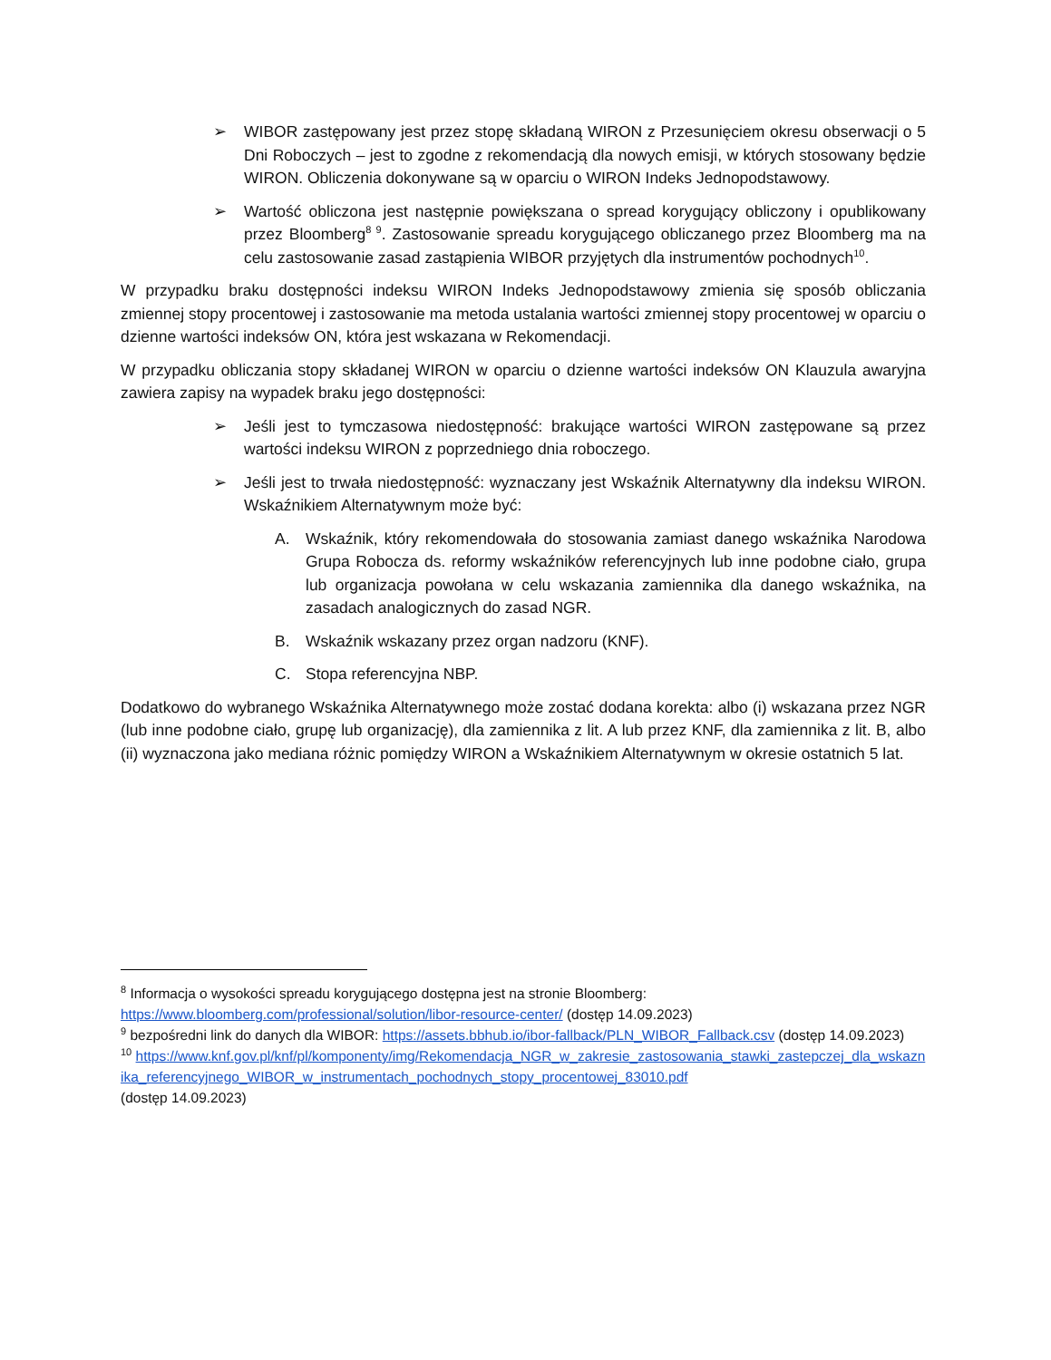➢ WIBOR zastępowany jest przez stopę składaną WIRON z Przesunięciem okresu obserwacji o 5 Dni Roboczych – jest to zgodne z rekomendacją dla nowych emisji, w których stosowany będzie WIRON. Obliczenia dokonywane są w oparciu o WIRON Indeks Jednopodstawowy.
➢ Wartość obliczona jest następnie powiększana o spread korygujący obliczony i opublikowany przez Bloomberg<sup>8 9</sup>. Zastosowanie spreadu korygującego obliczanego przez Bloomberg ma na celu zastosowanie zasad zastąpienia WIBOR przyjętych dla instrumentów pochodnych<sup>10</sup>.
W przypadku braku dostępności indeksu WIRON Indeks Jednopodstawowy zmienia się sposób obliczania zmiennej stopy procentowej i zastosowanie ma metoda ustalania wartości zmiennej stopy procentowej w oparciu o dzienne wartości indeksów ON, która jest wskazana w Rekomendacji.
W przypadku obliczania stopy składanej WIRON w oparciu o dzienne wartości indeksów ON Klauzula awaryjna zawiera zapisy na wypadek braku jego dostępności:
➢ Jeśli jest to tymczasowa niedostępność: brakujące wartości WIRON zastępowane są przez wartości indeksu WIRON z poprzedniego dnia roboczego.
➢ Jeśli jest to trwała niedostępność: wyznaczany jest Wskaźnik Alternatywny dla indeksu WIRON. Wskaźnikiem Alternatywnym może być:
A. Wskaźnik, który rekomendowała do stosowania zamiast danego wskaźnika Narodowa Grupa Robocza ds. reformy wskaźników referencyjnych lub inne podobne ciało, grupa lub organizacja powołana w celu wskazania zamiennika dla danego wskaźnika, na zasadach analogicznych do zasad NGR.
B. Wskaźnik wskazany przez organ nadzoru (KNF).
C. Stopa referencyjna NBP.
Dodatkowo do wybranego Wskaźnika Alternatywnego może zostać dodana korekta: albo (i) wskazana przez NGR (lub inne podobne ciało, grupę lub organizację), dla zamiennika z lit. A lub przez KNF, dla zamiennika z lit. B, albo (ii) wyznaczona jako mediana różnic pomiędzy WIRON a Wskaźnikiem Alternatywnym w okresie ostatnich 5 lat.
<sup>8</sup> Informacja o wysokości spreadu korygującego dostępna jest na stronie Bloomberg: https://www.bloomberg.com/professional/solution/libor-resource-center/ (dostęp 14.09.2023)
<sup>9</sup> bezpośredni link do danych dla WIBOR: https://assets.bbhub.io/ibor-fallback/PLN_WIBOR_Fallback.csv (dostęp 14.09.2023)
<sup>10</sup> https://www.knf.gov.pl/knf/pl/komponenty/img/Rekomendacja_NGR_w_zakresie_zastosowania_stawki_zastepczej_dla_wskaznika_referencyjnego_WIBOR_w_instrumentach_pochodnych_stopy_procentowej_83010.pdf
(dostęp 14.09.2023)